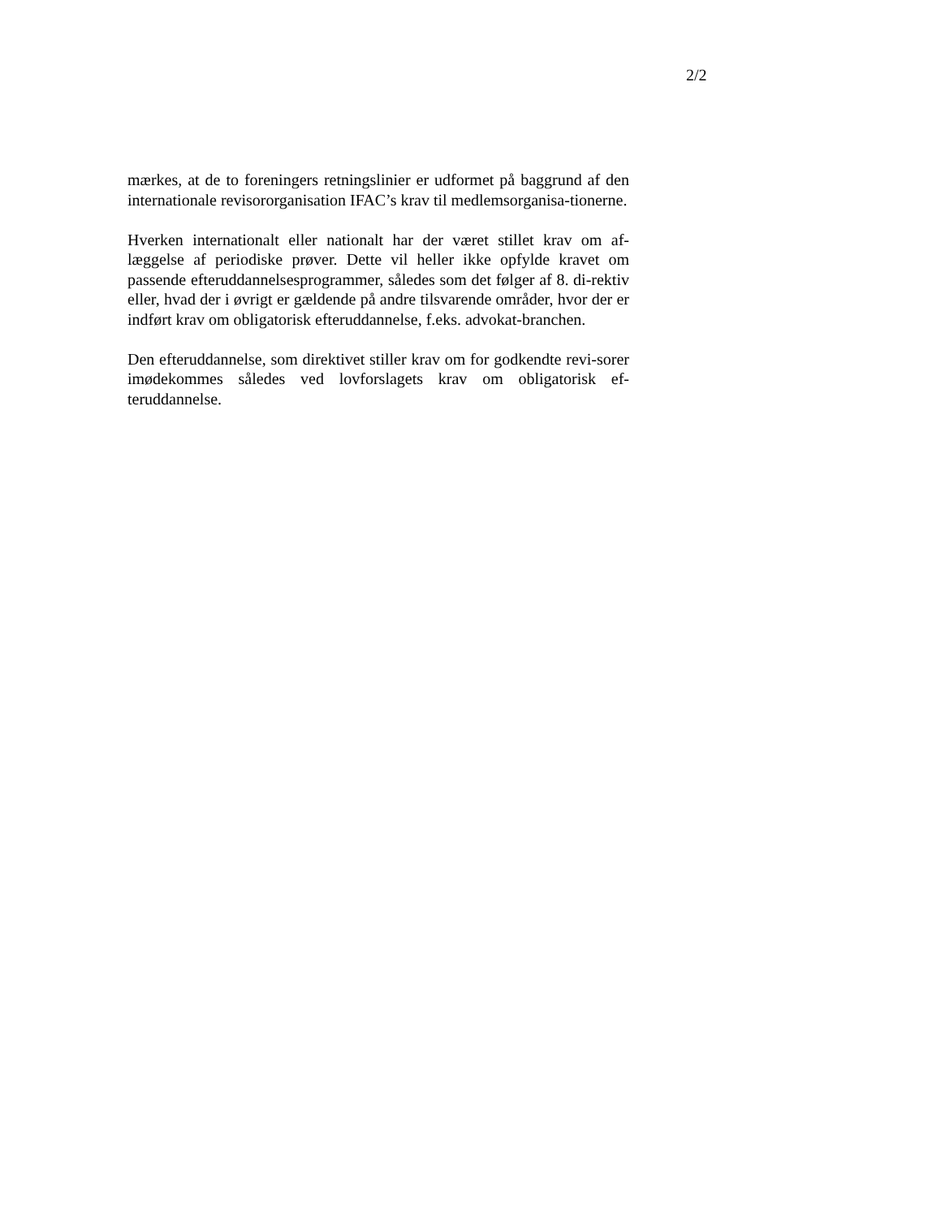2/2
mærkes, at de to foreningers retningslinier er udformet på baggrund af den internationale revisororganisation IFAC’s krav til medlemsorganisa-tionerne.
Hverken internationalt eller nationalt har der været stillet krav om af-læggelse af periodiske prøver. Dette vil heller ikke opfylde kravet om passende efteruddannelsesprogrammer, således som det følger af 8. di-rektiv eller, hvad der i øvrigt er gældende på andre tilsvarende områder, hvor der er indført krav om obligatorisk efteruddannelse, f.eks. advokat-branchen.
Den efteruddannelse, som direktivet stiller krav om for godkendte revi-sorer imødekommes således ved lovforslagets krav om obligatorisk ef-teruddannelse.